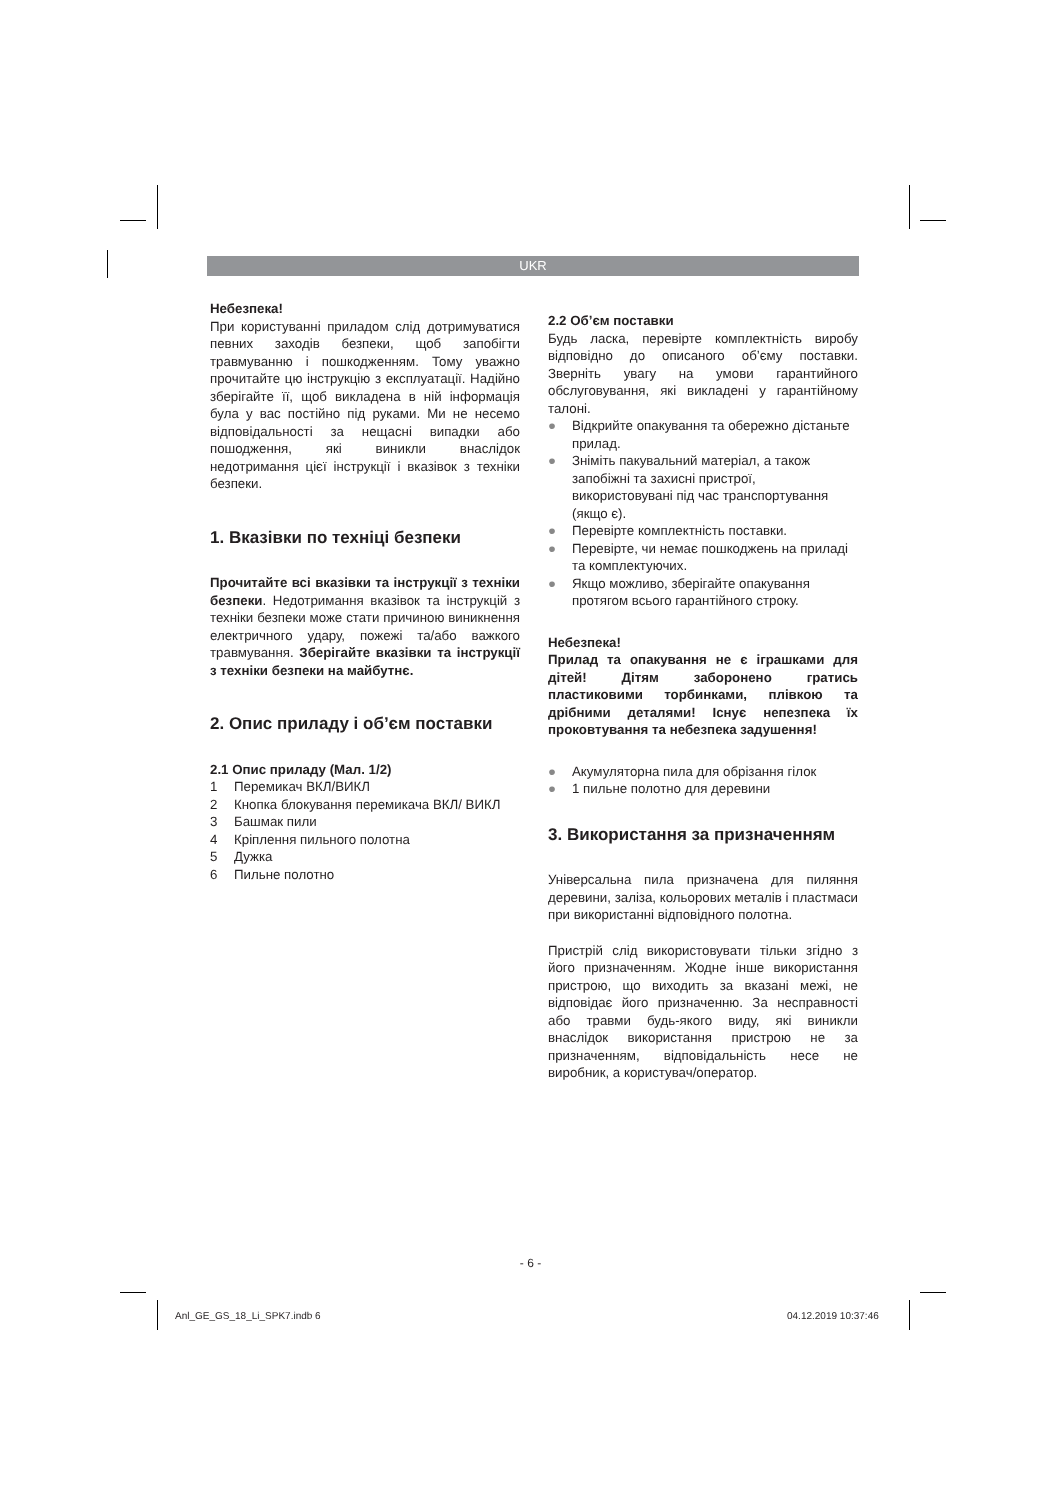UKR
Небезпека!
При користуванні приладом слід дотримуватися певних заходів безпеки, щоб запобігти травмуванню і пошкодженням. Тому уважно прочитайте цю інструкцію з експлуатації. Надійно зберігайте її, щоб викладена в ній інформація була у вас постійно під руками. Ми не несемо відповідальності за нещасні випадки або пошодження, які виникли внаслідок недотримання цієї інструкції і вказівок з техніки безпеки.
1. Вказівки по техніці безпеки
Прочитайте всі вказівки та інструкції з техніки безпеки. Недотримання вказівок та інструкцій з техніки безпеки може стати причиною виникнення електричного удару, пожежі та/або важкого травмування. Зберігайте вказівки та інструкції з техніки безпеки на майбутнє.
2. Опис приладу і об’єм поставки
2.1 Опис приладу (Мал. 1/2)
1 Перемикач ВКЛ/ВИКЛ
2 Кнопка блокування перемикача ВКЛ/ ВИКЛ
3 Башмак пили
4 Кріплення пильного полотна
5 Дужка
6 Пильне полотно
2.2 Об’єм поставки
Будь ласка, перевірте комплектність виробу відповідно до описаного об’єму поставки. Зверніть увагу на умови гарантийного обслуговування, які викладені у гарантійному талоні.
● Відкрийте опакування та обережно дістаньте прилад.
● Зніміть пакувальний матеріал, а також запобіжні та захисні пристрої, використовувані під час транспортування (якщо є).
● Перевірте комплектність поставки.
● Перевірте, чи немає пошкоджень на приладі та комплектуючих.
● Якщо можливо, зберігайте опакування протягом всього гарантійного строку.
Небезпека!
Прилад та опакування не є іграшками для дітей! Дітям заборонено гратись пластиковими торбинками, плівкою та дрібними деталями! Існує непезпека їх проковтування та небезпека задушення!
● Акумуляторна пила для обрізання гілок
● 1 пильне полотно для деревини
3. Використання за призначенням
Універсальна пила призначена для пиляння деревини, заліза, кольорових металів і пластмаси при використанні відповідного полотна.
Пристрій слід використовувати тільки згідно з його призначенням. Жодне інше використання пристрою, що виходить за вказані межі, не відповідає його призначенню. За несправності або травми будь-якого виду, які виникли внаслідок використання пристрою не за призначенням, відповідальність несе не виробник, а користувач/оператор.
- 6 -
Anl_GE_GS_18_Li_SPK7.indb 6 04.12.2019 10:37:46